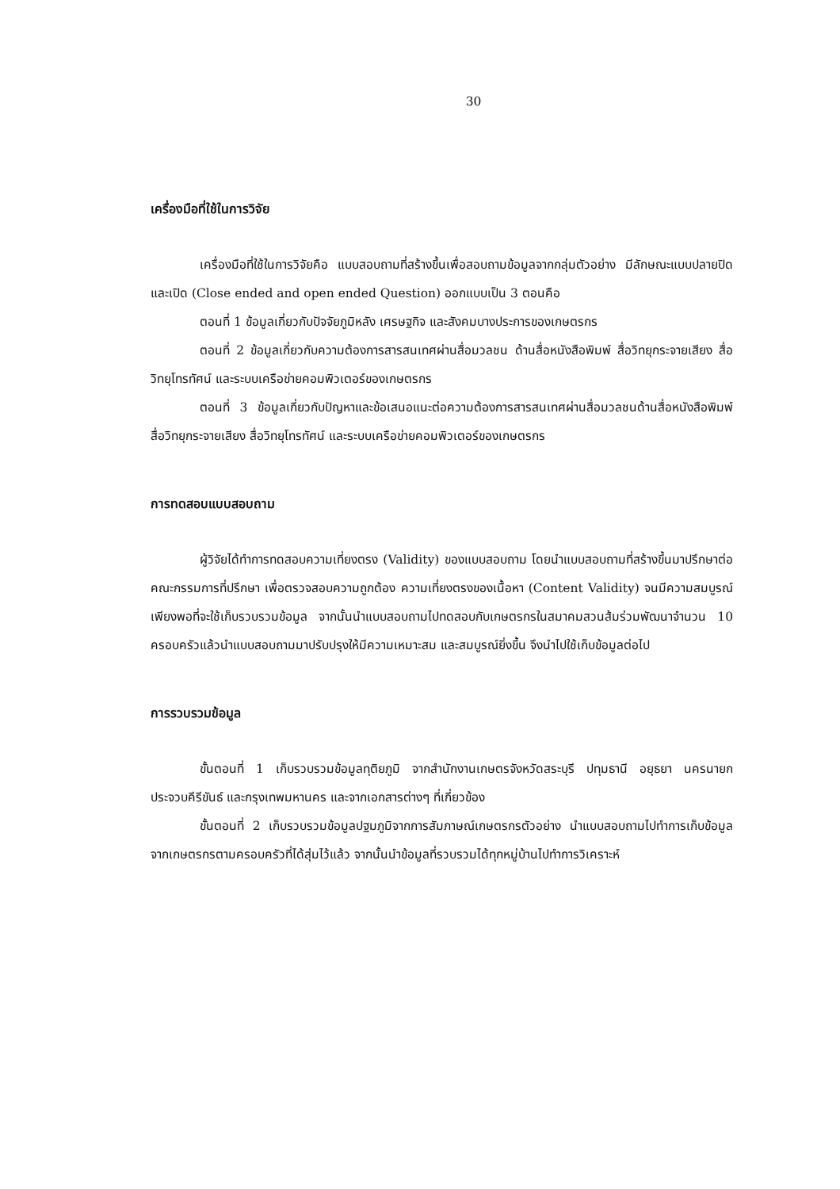30
เครื่องมือที่ใช้ในการวิจัย
เครื่องมือที่ใช้ในการวิจัยคือ แบบสอบถามที่สร้างขึ้นเพื่อสอบถามข้อมูลจากกลุ่มตัวอย่าง มีลักษณะแบบปลายปิด และเปิด (Close ended and open ended Question) ออกแบบเป็น 3 ตอนคือ
ตอนที่ 1 ข้อมูลเกี่ยวกับปัจจัยภูมิหลัง เศรษฐกิจ และสังคมบางประการของเกษตรกร
ตอนที่ 2 ข้อมูลเกี่ยวกับความต้องการสารสนเทศผ่านสื่อมวลชน ด้านสื่อหนังสือพิมพ์ สื่อวิทยุกระจายเสียง สื่อวิทยุโทรทัศน์ และระบบเครือข่ายคอมพิวเตอร์ของเกษตรกร
ตอนที่ 3 ข้อมูลเกี่ยวกับปัญหาและข้อเสนอแนะต่อความต้องการสารสนเทศผ่านสื่อมวลชนด้านสื่อหนังสือพิมพ์ สื่อวิทยุกระจายเสียง สื่อวิทยุโทรทัศน์ และระบบเครือข่ายคอมพิวเตอร์ของเกษตรกร
การทดสอบแบบสอบถาม
ผู้วิจัยได้ทำการทดสอบความเที่ยงตรง (Validity) ของแบบสอบถาม โดยนำแบบสอบถามที่สร้างขึ้นมาปรึกษาต่อคณะกรรมการที่ปรึกษา เพื่อตรวจสอบความถูกต้อง ความเที่ยงตรงของเนื้อหา (Content Validity) จนมีความสมบูรณ์เพียงพอที่จะใช้เก็บรวบรวมข้อมูล จากนั้นนำแบบสอบถามไปทดสอบกับเกษตรกรในสมาคมสวนส้มร่วมพัฒนาจำนวน 10 ครอบครัวแล้วนำแบบสอบถามมาปรับปรุงให้มีความเหมาะสม และสมบูรณ์ยิ่งขึ้น จึงนำไปใช้เก็บข้อมูลต่อไป
การรวบรวมข้อมูล
ขั้นตอนที่ 1 เก็บรวบรวมข้อมูลทุติยภูมิ จากสำนักงานเกษตรจังหวัดสระบุรี ปทุมธานี อยุธยา นครนายก ประจวบคีรีขันธ์ และกรุงเทพมหานคร และจากเอกสารต่างๆ ที่เกี่ยวข้อง
ขั้นตอนที่ 2 เก็บรวบรวมข้อมูลปฐมภูมิจากการสัมภาษณ์เกษตรกรตัวอย่าง นำแบบสอบถามไปทำการเก็บข้อมูลจากเกษตรกรตามครอบครัวที่ได้สุ่มไว้แล้ว จากนั้นนำข้อมูลที่รวบรวมได้ทุกหมู่บ้านไปทำการวิเคราะห์